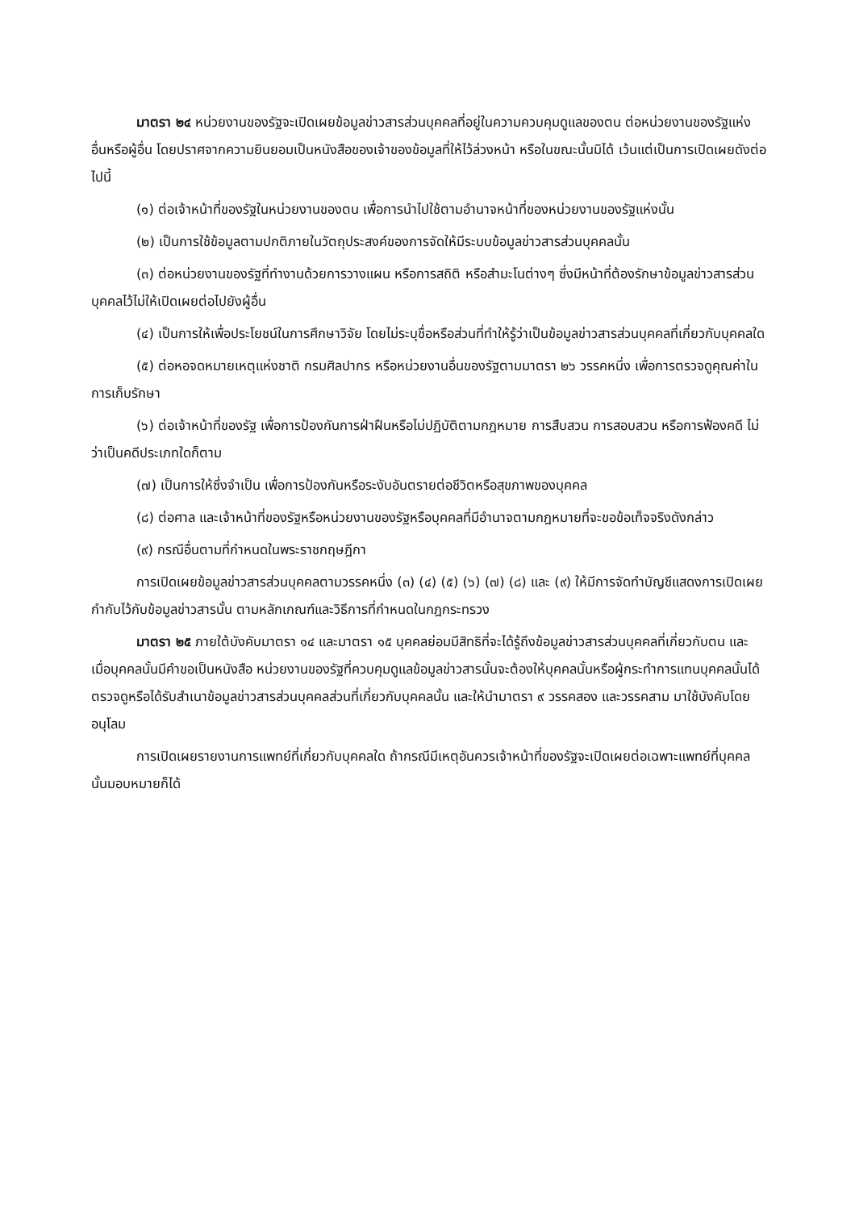มาตรา ๒๔ หน่วยงานของรัฐจะเปิดเผยข้อมูลข่าวสารส่วนบุคคลที่อยู่ในความควบคุมดูแลของตน ต่อหน่วยงานของรัฐแห่งอื่นหรือผู้อื่น โดยปราศจากความยินยอมเป็นหนังสือของเจ้าของข้อมูลที่ให้ไว้ล่วงหน้า หรือในขณะนั้นมิได้ เว้นแต่เป็นการเปิดเผยดังต่อไปนี้
(๑) ต่อเจ้าหน้าที่ของรัฐในหน่วยงานของตน เพื่อการนำไปใช้ตามอำนาจหน้าที่ของหน่วยงานของรัฐแห่งนั้น
(๒) เป็นการใช้ข้อมูลตามปกติภายในวัตถุประสงค์ของการจัดให้มีระบบข้อมูลข่าวสารส่วนบุคคลนั้น
(๓) ต่อหน่วยงานของรัฐที่ทำงานด้วยการวางแผน หรือการสถิติ หรือสำมะโนต่างๆ ซึ่งมีหน้าที่ต้องรักษาข้อมูลข่าวสารส่วนบุคคลไว้ไม่ให้เปิดเผยต่อไปยังผู้อื่น
(๔) เป็นการให้เพื่อประโยชน์ในการศึกษาวิจัย โดยไม่ระบุชื่อหรือส่วนที่ทำให้รู้ว่าเป็นข้อมูลข่าวสารส่วนบุคคลที่เกี่ยวกับบุคคลใด
(๕) ต่อหอจดหมายเหตุแห่งชาติ กรมศิลปากร หรือหน่วยงานอื่นของรัฐตามมาตรา ๒๖ วรรคหนึ่ง เพื่อการตรวจดูคุณค่าในการเก็บรักษา
(๖) ต่อเจ้าหน้าที่ของรัฐ เพื่อการป้องกันการฝ่าฝืนหรือไม่ปฏิบัติตามกฎหมาย การสืบสวน การสอบสวน หรือการฟ้องคดี ไม่ว่าเป็นคดีประเภทใดก็ตาม
(๗) เป็นการให้ซึ่งจำเป็น เพื่อการป้องกันหรือระงับอันตรายต่อชีวิตหรือสุขภาพของบุคคล
(๘) ต่อศาล และเจ้าหน้าที่ของรัฐหรือหน่วยงานของรัฐหรือบุคคลที่มีอำนาจตามกฎหมายที่จะขอข้อเท็จจริงดังกล่าว
(๙) กรณีอื่นตามที่กำหนดในพระราชกฤษฎีกา
การเปิดเผยข้อมูลข่าวสารส่วนบุคคลตามวรรคหนึ่ง (๓) (๔) (๕) (๖) (๗) (๘) และ (๙) ให้มีการจัดทำบัญชีแสดงการเปิดเผยกำกับไว้กับข้อมูลข่าวสารนั้น ตามหลักเกณฑ์และวิธีการที่กำหนดในกฎกระทรวง
มาตรา ๒๕ ภายใต้บังคับมาตรา ๑๔ และมาตรา ๑๕ บุคคลย่อมมีสิทธิที่จะได้รู้ถึงข้อมูลข่าวสารส่วนบุคคลที่เกี่ยวกับตน และเมื่อบุคคลนั้นมีคำขอเป็นหนังสือ หน่วยงานของรัฐที่ควบคุมดูแลข้อมูลข่าวสารนั้นจะต้องให้บุคคลนั้นหรือผู้กระทำการแทนบุคคลนั้นได้ตรวจดูหรือได้รับสำเนาข้อมูลข่าวสารส่วนบุคคลส่วนที่เกี่ยวกับบุคคลนั้น และให้นำมาตรา ๙ วรรคสอง และวรรคสาม มาใช้บังคับโดยอนุโลม
การเปิดเผยรายงานการแพทย์ที่เกี่ยวกับบุคคลใด ถ้ากรณีมีเหตุอันควรเจ้าหน้าที่ของรัฐจะเปิดเผยต่อเฉพาะแพทย์ที่บุคคลนั้นมอบหมายก็ได้